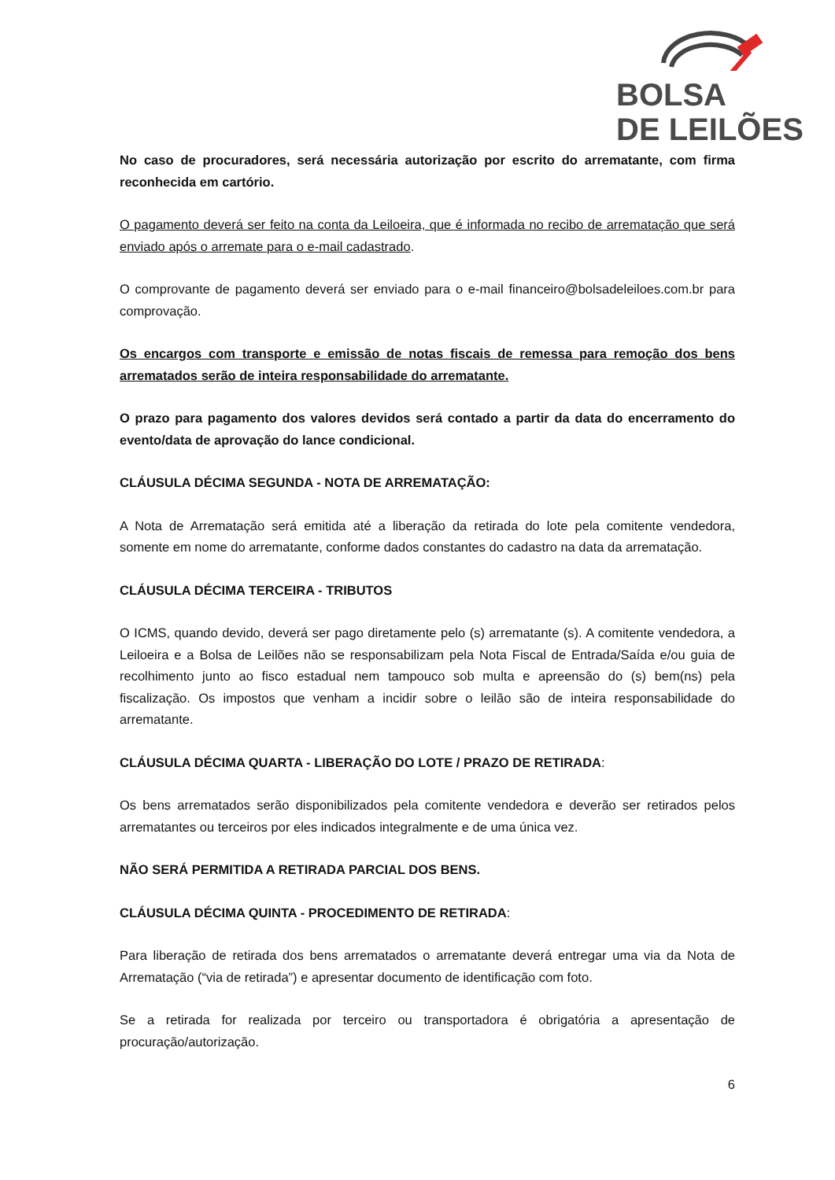BOLSA
DE LEILÕES
No caso de procuradores, será necessária autorização por escrito do arrematante, com firma reconhecida em cartório.
O pagamento deverá ser feito na conta da Leiloeira, que é informada no recibo de arrematação que será enviado após o arremate para o e-mail cadastrado.
O comprovante de pagamento deverá ser enviado para o e-mail financeiro@bolsadeleiloes.com.br para comprovação.
Os encargos com transporte e emissão de notas fiscais de remessa para remoção dos bens arrematados serão de inteira responsabilidade do arrematante.
O prazo para pagamento dos valores devidos será contado a partir da data do encerramento do evento/data de aprovação do lance condicional.
CLÁUSULA DÉCIMA SEGUNDA - NOTA DE ARREMATAÇÃO:
A Nota de Arrematação será emitida até a liberação da retirada do lote pela comitente vendedora, somente em nome do arrematante, conforme dados constantes do cadastro na data da arrematação.
CLÁUSULA DÉCIMA TERCEIRA - TRIBUTOS
O ICMS, quando devido, deverá ser pago diretamente pelo (s) arrematante (s). A comitente vendedora, a Leiloeira e a Bolsa de Leilões não se responsabilizam pela Nota Fiscal de Entrada/Saída e/ou guia de recolhimento junto ao fisco estadual nem tampouco sob multa e apreensão do (s) bem(ns) pela fiscalização. Os impostos que venham a incidir sobre o leilão são de inteira responsabilidade do arrematante.
CLÁUSULA DÉCIMA QUARTA - LIBERAÇÃO DO LOTE / PRAZO DE RETIRADA:
Os bens arrematados serão disponibilizados pela comitente vendedora e deverão ser retirados pelos arrematantes ou terceiros por eles indicados integralmente e de uma única vez.
NÃO SERÁ PERMITIDA A RETIRADA PARCIAL DOS BENS.
CLÁUSULA DÉCIMA QUINTA - PROCEDIMENTO DE RETIRADA:
Para liberação de retirada dos bens arrematados o arrematante deverá entregar uma via da Nota de Arrematação (“via de retirada”) e apresentar documento de identificação com foto.
Se a retirada for realizada por terceiro ou transportadora é obrigatória a apresentação de procuração/autorização.
6